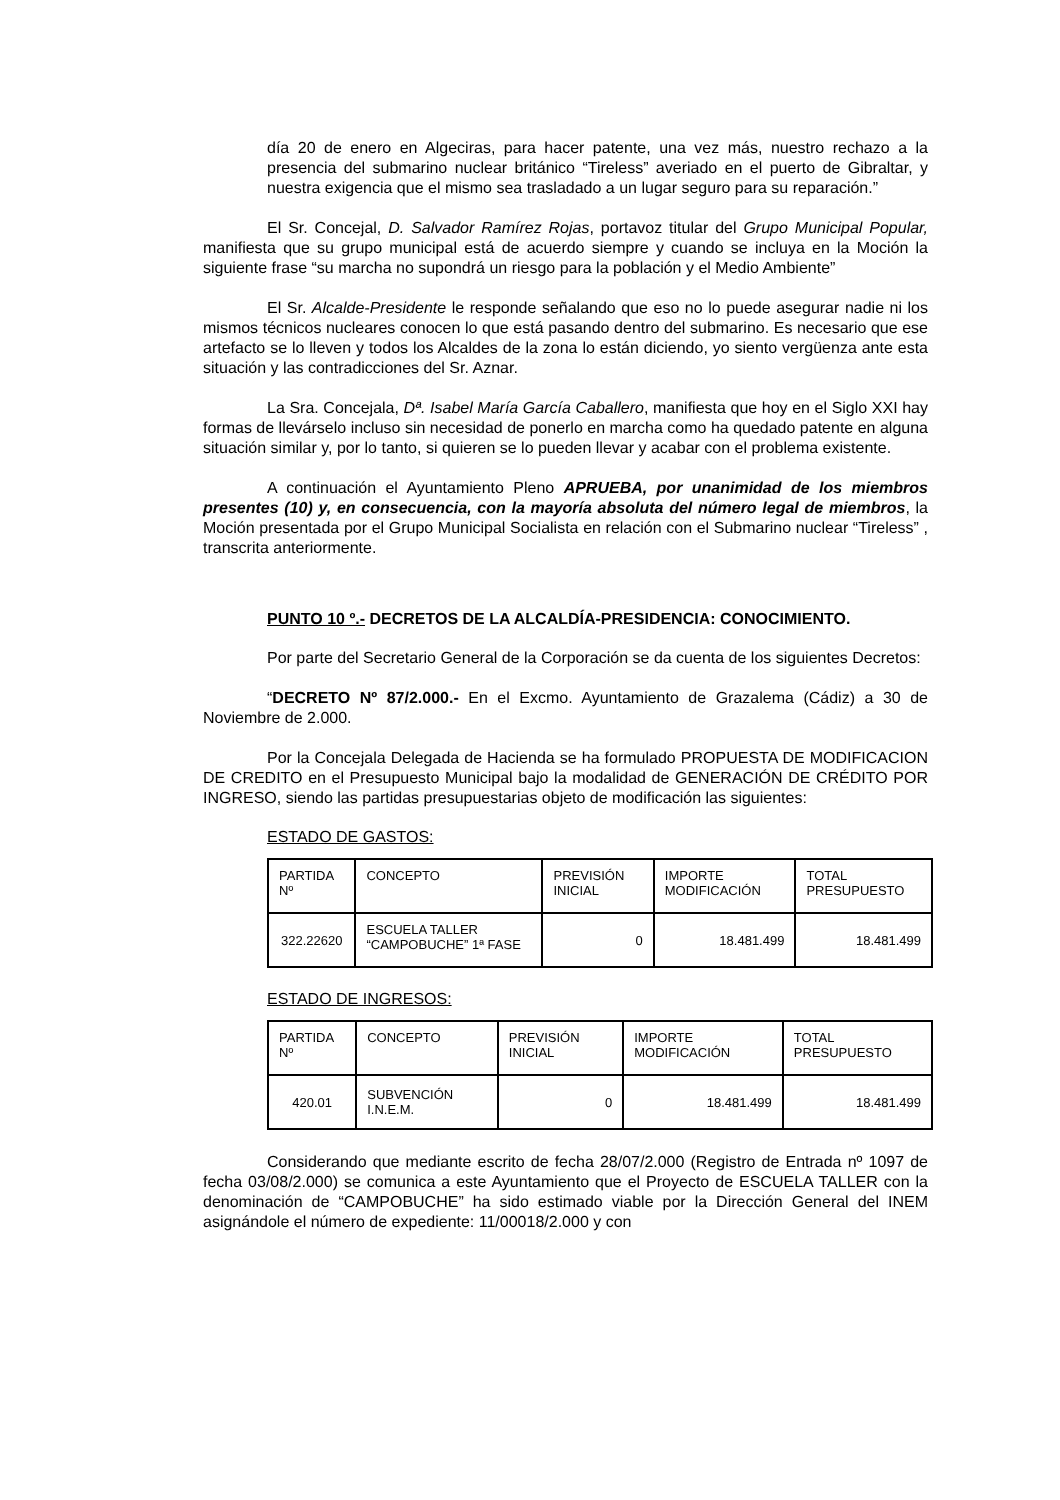día 20 de enero en Algeciras, para hacer patente, una vez más, nuestro rechazo a la presencia del submarino nuclear británico “Tireless” averiado en el puerto de Gibraltar, y nuestra exigencia que el mismo sea trasladado a un lugar seguro para su reparación.”
El Sr. Concejal, D. Salvador Ramírez Rojas, portavoz titular del Grupo Municipal Popular, manifiesta que su grupo municipal está de acuerdo siempre y cuando se incluya en la Moción la siguiente frase “su marcha no supondrá un riesgo para la población y el Medio Ambiente”
El Sr. Alcalde-Presidente le responde señalando que eso no lo puede asegurar nadie ni los mismos técnicos nucleares conocen lo que está pasando dentro del submarino. Es necesario que ese artefacto se lo lleven y todos los Alcaldes de la zona lo están diciendo, yo siento vergüenza ante esta situación y las contradicciones del Sr. Aznar.
La Sra. Concejala, Dª. Isabel María García Caballero, manifiesta que hoy en el Siglo XXI hay formas de llevárselo incluso sin necesidad de ponerlo en marcha como ha quedado patente en alguna situación similar y, por lo tanto, si quieren se lo pueden llevar y acabar con el problema existente.
A continuación el Ayuntamiento Pleno APRUEBA, por unanimidad de los miembros presentes (10) y, en consecuencia, con la mayoría absoluta del número legal de miembros, la Moción presentada por el Grupo Municipal Socialista en relación con el Submarino nuclear “Tireless” , transcrita anteriormente.
PUNTO 10 º.- DECRETOS DE LA ALCALDÍA-PRESIDENCIA: CONOCIMIENTO.
Por parte del Secretario General de la Corporación se da cuenta de los siguientes Decretos:
“DECRETO Nº 87/2.000.- En el Excmo. Ayuntamiento de Grazalema (Cádiz) a 30 de Noviembre de 2.000.
Por la Concejala Delegada de Hacienda se ha formulado PROPUESTA DE MODIFICACION DE CREDITO en el Presupuesto Municipal bajo la modalidad de GENERACIÓN DE CRÉDITO POR INGRESO, siendo las partidas presupuestarias objeto de modificación las siguientes:
ESTADO DE GASTOS:
| PARTIDA Nº | CONCEPTO | PREVISIÓN INICIAL | IMPORTE MODIFICACIÓN | TOTAL PRESUPUESTO |
| 322.22620 | ESCUELA TALLER “CAMPOBUCHE” 1ª FASE | 0 | 18.481.499 | 18.481.499 |
ESTADO DE INGRESOS:
| PARTIDA Nº | CONCEPTO | PREVISIÓN INICIAL | IMPORTE MODIFICACIÓN | TOTAL PRESUPUESTO |
| 420.01 | SUBVENCIÓN I.N.E.M. | 0 | 18.481.499 | 18.481.499 |
Considerando que mediante escrito de fecha 28/07/2.000 (Registro de Entrada nº 1097 de fecha 03/08/2.000) se comunica a este Ayuntamiento que el Proyecto de ESCUELA TALLER con la denominación de “CAMPOBUCHE” ha sido estimado viable por la Dirección General del INEM asignándole el número de expediente: 11/00018/2.000 y con